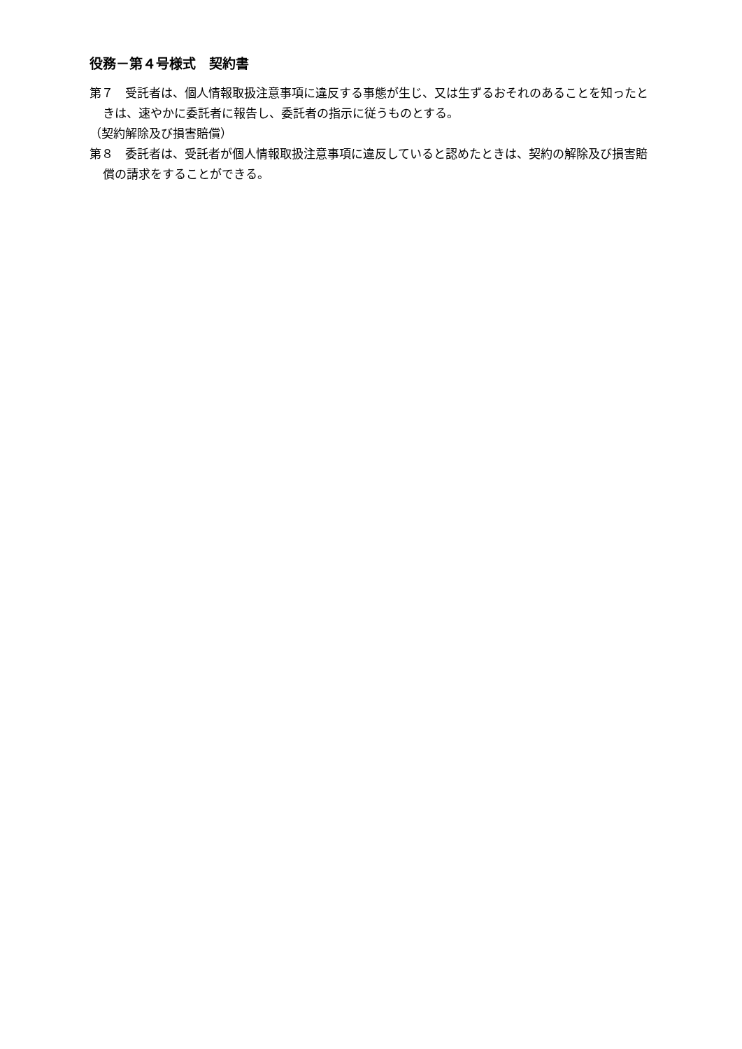役務－第４号様式　契約書
第７　受託者は、個人情報取扱注意事項に違反する事態が生じ、又は生ずるおそれのあることを知ったときは、速やかに委託者に報告し、委託者の指示に従うものとする。
（契約解除及び損害賠償）
第８　委託者は、受託者が個人情報取扱注意事項に違反していると認めたときは、契約の解除及び損害賠償の請求をすることができる。